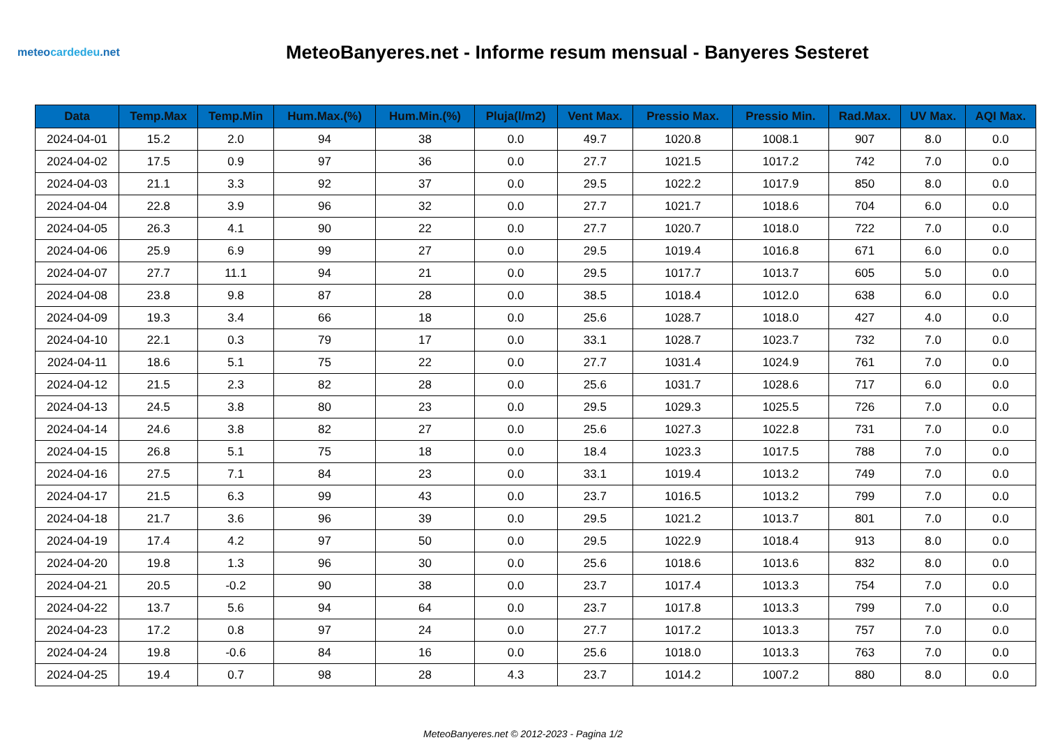meteocardedeu.net
MeteoBanyeres.net - Informe resum mensual - Banyeres Sesteret
| Data | Temp.Max | Temp.Min | Hum.Max.(%) | Hum.Min.(%) | Pluja(l/m2) | Vent Max. | Pressio Max. | Pressio Min. | Rad.Max. | UV Max. | AQI Max. |
| --- | --- | --- | --- | --- | --- | --- | --- | --- | --- | --- | --- |
| 2024-04-01 | 15.2 | 2.0 | 94 | 38 | 0.0 | 49.7 | 1020.8 | 1008.1 | 907 | 8.0 | 0.0 |
| 2024-04-02 | 17.5 | 0.9 | 97 | 36 | 0.0 | 27.7 | 1021.5 | 1017.2 | 742 | 7.0 | 0.0 |
| 2024-04-03 | 21.1 | 3.3 | 92 | 37 | 0.0 | 29.5 | 1022.2 | 1017.9 | 850 | 8.0 | 0.0 |
| 2024-04-04 | 22.8 | 3.9 | 96 | 32 | 0.0 | 27.7 | 1021.7 | 1018.6 | 704 | 6.0 | 0.0 |
| 2024-04-05 | 26.3 | 4.1 | 90 | 22 | 0.0 | 27.7 | 1020.7 | 1018.0 | 722 | 7.0 | 0.0 |
| 2024-04-06 | 25.9 | 6.9 | 99 | 27 | 0.0 | 29.5 | 1019.4 | 1016.8 | 671 | 6.0 | 0.0 |
| 2024-04-07 | 27.7 | 11.1 | 94 | 21 | 0.0 | 29.5 | 1017.7 | 1013.7 | 605 | 5.0 | 0.0 |
| 2024-04-08 | 23.8 | 9.8 | 87 | 28 | 0.0 | 38.5 | 1018.4 | 1012.0 | 638 | 6.0 | 0.0 |
| 2024-04-09 | 19.3 | 3.4 | 66 | 18 | 0.0 | 25.6 | 1028.7 | 1018.0 | 427 | 4.0 | 0.0 |
| 2024-04-10 | 22.1 | 0.3 | 79 | 17 | 0.0 | 33.1 | 1028.7 | 1023.7 | 732 | 7.0 | 0.0 |
| 2024-04-11 | 18.6 | 5.1 | 75 | 22 | 0.0 | 27.7 | 1031.4 | 1024.9 | 761 | 7.0 | 0.0 |
| 2024-04-12 | 21.5 | 2.3 | 82 | 28 | 0.0 | 25.6 | 1031.7 | 1028.6 | 717 | 6.0 | 0.0 |
| 2024-04-13 | 24.5 | 3.8 | 80 | 23 | 0.0 | 29.5 | 1029.3 | 1025.5 | 726 | 7.0 | 0.0 |
| 2024-04-14 | 24.6 | 3.8 | 82 | 27 | 0.0 | 25.6 | 1027.3 | 1022.8 | 731 | 7.0 | 0.0 |
| 2024-04-15 | 26.8 | 5.1 | 75 | 18 | 0.0 | 18.4 | 1023.3 | 1017.5 | 788 | 7.0 | 0.0 |
| 2024-04-16 | 27.5 | 7.1 | 84 | 23 | 0.0 | 33.1 | 1019.4 | 1013.2 | 749 | 7.0 | 0.0 |
| 2024-04-17 | 21.5 | 6.3 | 99 | 43 | 0.0 | 23.7 | 1016.5 | 1013.2 | 799 | 7.0 | 0.0 |
| 2024-04-18 | 21.7 | 3.6 | 96 | 39 | 0.0 | 29.5 | 1021.2 | 1013.7 | 801 | 7.0 | 0.0 |
| 2024-04-19 | 17.4 | 4.2 | 97 | 50 | 0.0 | 29.5 | 1022.9 | 1018.4 | 913 | 8.0 | 0.0 |
| 2024-04-20 | 19.8 | 1.3 | 96 | 30 | 0.0 | 25.6 | 1018.6 | 1013.6 | 832 | 8.0 | 0.0 |
| 2024-04-21 | 20.5 | -0.2 | 90 | 38 | 0.0 | 23.7 | 1017.4 | 1013.3 | 754 | 7.0 | 0.0 |
| 2024-04-22 | 13.7 | 5.6 | 94 | 64 | 0.0 | 23.7 | 1017.8 | 1013.3 | 799 | 7.0 | 0.0 |
| 2024-04-23 | 17.2 | 0.8 | 97 | 24 | 0.0 | 27.7 | 1017.2 | 1013.3 | 757 | 7.0 | 0.0 |
| 2024-04-24 | 19.8 | -0.6 | 84 | 16 | 0.0 | 25.6 | 1018.0 | 1013.3 | 763 | 7.0 | 0.0 |
| 2024-04-25 | 19.4 | 0.7 | 98 | 28 | 4.3 | 23.7 | 1014.2 | 1007.2 | 880 | 8.0 | 0.0 |
MeteoBanyeres.net © 2012-2023 - Pagina 1/2